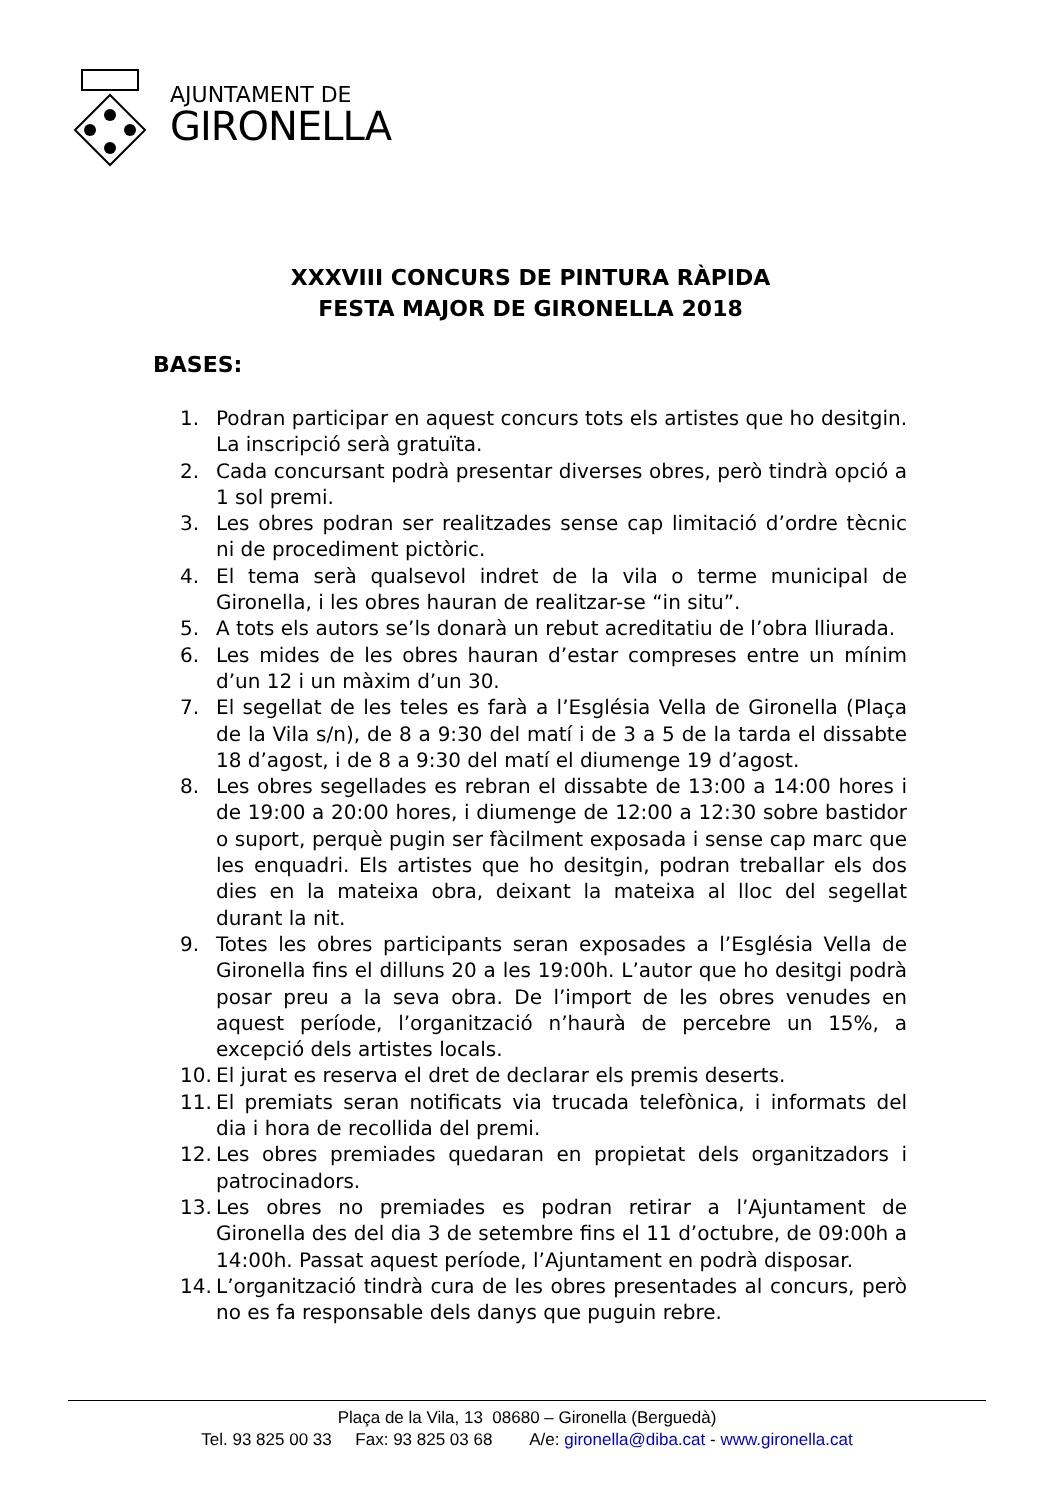AJUNTAMENT DE
GIRONELLA
XXXVIII CONCURS DE PINTURA RÀPIDA
FESTA MAJOR DE GIRONELLA 2018
BASES:
1. Podran participar en aquest concurs tots els artistes que ho desitgin. La inscripció serà gratuïta.
2. Cada concursant podrà presentar diverses obres, però tindrà opció a 1 sol premi.
3. Les obres podran ser realitzades sense cap limitació d’ordre tècnic ni de procediment pictòric.
4. El tema serà qualsevol indret de la vila o terme municipal de Gironella, i les obres hauran de realitzar-se “in situ”.
5. A tots els autors se’ls donarà un rebut acreditatiu de l’obra lliurada.
6. Les mides de les obres hauran d’estar compreses entre un mínim d’un 12 i un màxim d’un 30.
7. El segellat de les teles es farà a l’Església Vella de Gironella (Plaça de la Vila s/n), de 8 a 9:30 del matí i de 3 a 5 de la tarda el dissabte 18 d’agost, i de 8 a 9:30 del matí el diumenge 19 d’agost.
8. Les obres segellades es rebran el dissabte de 13:00 a 14:00 hores i de 19:00 a 20:00 hores, i diumenge de 12:00 a 12:30 sobre bastidor o suport, perquè pugin ser fàcilment exposada i sense cap marc que les enquadri. Els artistes que ho desitgin, podran treballar els dos dies en la mateixa obra, deixant la mateixa al lloc del segellat durant la nit.
9. Totes les obres participants seran exposades a l’Església Vella de Gironella fins el dilluns 20 a les 19:00h. L’autor que ho desitgi podrà posar preu a la seva obra. De l’import de les obres venudes en aquest període, l’organització n’haurà de percebre un 15%, a excepció dels artistes locals.
10. El jurat es reserva el dret de declarar els premis deserts.
11. El premiats seran notificats via trucada telefònica, i informats del dia i hora de recollida del premi.
12. Les obres premiades quedaran en propietat dels organitzadors i patrocinadors.
13. Les obres no premiades es podran retirar a l’Ajuntament de Gironella des del dia 3 de setembre fins el 11 d’octubre, de 09:00h a 14:00h. Passat aquest període, l’Ajuntament en podrà disposar.
14. L’organització tindrà cura de les obres presentades al concurs, però no es fa responsable dels danys que puguin rebre.
Plaça de la Vila, 13 08680 – Gironella (Berguedà)
Tel. 93 825 00 33 Fax: 93 825 03 68 A/e: gironella@diba.cat - www.gironella.cat